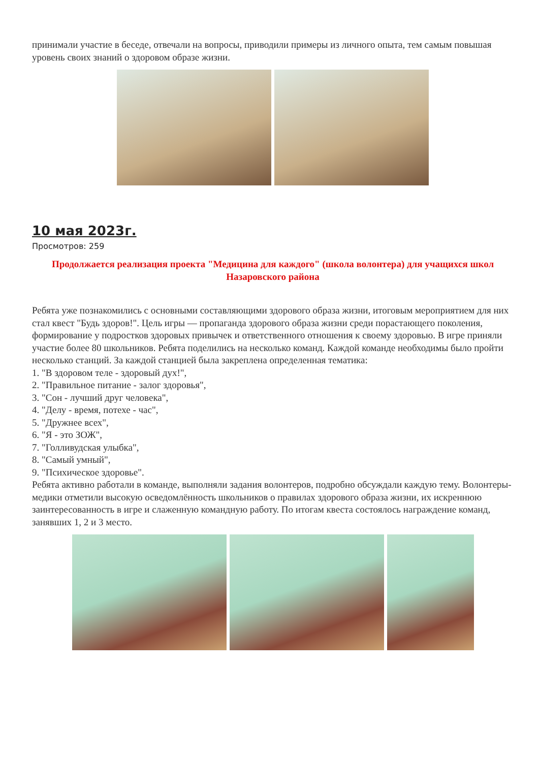принимали участие в беседе, отвечали на вопросы, приводили примеры из личного опыта, тем самым повышая уровень своих знаний о здоровом образе жизни.
10 мая 2023г.
Просмотров: 259
Продолжается реализация проекта "Медицина для каждого" (школа волонтера) для учащихся школ Назаровского района
Ребята уже познакомились с основными составляющими здорового образа жизни, итоговым мероприятием для них стал квест "Будь здоров!". Цель игры — пропаганда здорового образа жизни среди порастающего поколения, формирование у подростков здоровых привычек и ответственного отношения к своему здоровью. В игре приняли участие более 80 школьников. Ребята поделились на несколько команд. Каждой команде необходимы было пройти несколько станций. За каждой станцией была закреплена определенная тематика:
1. "В здоровом теле - здоровый дух!",
2. "Правильное питание - залог здоровья",
3. "Сон - лучший друг человека",
4. "Делу - время, потехе - час",
5. "Дружнее всех",
6. "Я - это ЗОЖ",
7. "Голливудская улыбка",
8. "Самый умный",
9. "Психическое здоровье".
Ребята активно работали в команде, выполняли задания волонтеров, подробно обсуждали каждую тему. Волонтеры-медики отметили высокую осведомлённость школьников о правилах здорового образа жизни, их искреннюю заинтересованность в игре и слаженную командную работу. По итогам квеста состоялось награждение команд, занявших 1, 2 и 3 место.